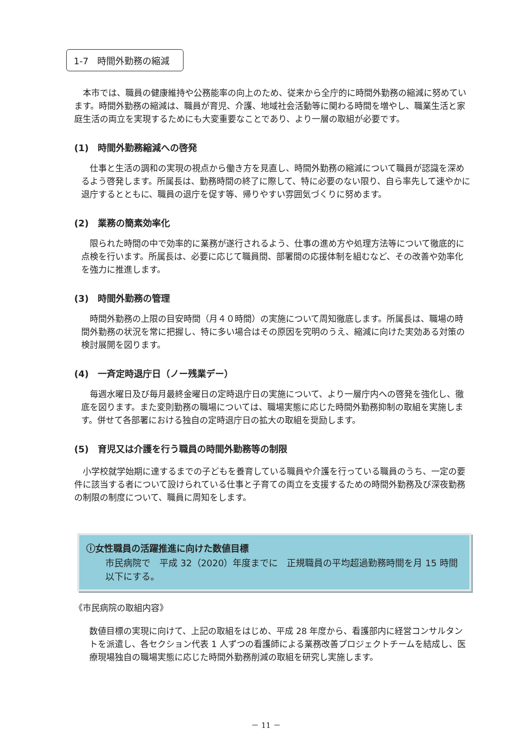1-7　時間外勤務の縮減
本市では、職員の健康維持や公務能率の向上のため、従来から全庁的に時間外勤務の縮減に努めています。時間外勤務の縮減は、職員が育児、介護、地域社会活動等に関わる時間を増やし、職業生活と家庭生活の両立を実現するためにも大変重要なことであり、より一層の取組が必要です。
(1)　時間外勤務縮減への啓発
仕事と生活の調和の実現の視点から働き方を見直し、時間外勤務の縮減について職員が認識を深めるよう啓発します。所属長は、勤務時間の終了に際して、特に必要のない限り、自ら率先して速やかに退庁するとともに、職員の退庁を促す等、帰りやすい雰囲気づくりに努めます。
(2)　業務の簡素効率化
限られた時間の中で効率的に業務が遂行されるよう、仕事の進め方や処理方法等について徹底的に点検を行います。所属長は、必要に応じて職員間、部署間の応援体制を組むなど、その改善や効率化を強力に推進します。
(3)　時間外勤務の管理
時間外勤務の上限の目安時間（月４０時間）の実施について周知徹底します。所属長は、職場の時間外勤務の状況を常に把握し、特に多い場合はその原因を究明のうえ、縮減に向けた実効ある対策の検討展開を図ります。
(4)　一斉定時退庁日（ノー残業デー）
毎週水曜日及び毎月最終金曜日の定時退庁日の実施について、より一層庁内への啓発を強化し、徹底を図ります。また変則勤務の職場については、職場実態に応じた時間外勤務抑制の取組を実施します。併せて各部署における独自の定時退庁日の拡大の取組を奨励します。
(5)　育児又は介護を行う職員の時間外勤務等の制限
小学校就学始期に達するまでの子どもを養育している職員や介護を行っている職員のうち、一定の要件に該当する者について設けられている仕事と子育ての両立を支援するための時間外勤務及び深夜勤務の制限の制度について、職員に周知をします。
ⓘ女性職員の活躍推進に向けた数値目標
市民病院で　平成 32（2020）年度までに　正規職員の平均超過勤務時間を月 15 時間以下にする。
《市民病院の取組内容》
数値目標の実現に向けて、上記の取組をはじめ、平成 28 年度から、看護部内に経営コンサルタントを派遣し、各セクション代表 1 人ずつの看護師による業務改善プロジェクトチームを結成し、医療現場独自の職場実態に応じた時間外勤務削減の取組を研究し実施します。
－ 11 －